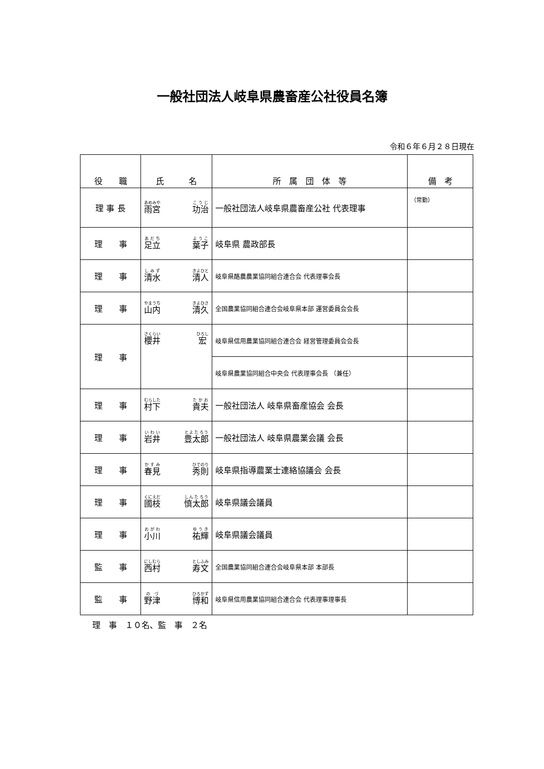一般社団法人岐阜県農畜産公社役員名簿
令和６年６月２８日現在
| 役 職 | 氏 名 | 所 属 団 体 等 | 備 考 |
| --- | --- | --- | --- |
| 理 事 長 | 雨宮 功治 | 一般社団法人岐阜県農畜産公社 代表理事 | （常勤） |
| 理 事 | 足立 葉子 | 岐阜県 農政部長 | |
| 理 事 | 清水 清人 | 岐阜県酪農農業協同組合連合会 代表理事会長 | |
| 理 事 | 山内 清久 | 全国農業協同組合連合会岐阜県本部 運営委員会会長 | |
| 理 事 | 櫻井 宏 | 岐阜県信用農業協同組合連合会 経営管理委員会会長 | |
| | | 岐阜県農業協同組合中央会 代表理事会長 （兼任） | |
| 理 事 | 村下 貴夫 | 一般社団法人 岐阜県畜産協会 会長 | |
| 理 事 | 岩井 豊太郎 | 一般社団法人 岐阜県農業会議 会長 | |
| 理 事 | 春見 秀則 | 岐阜県指導農業士連絡協議会 会長 | |
| 理 事 | 國枝 慎太郎 | 岐阜県議会議員 | |
| 理 事 | 小川 祐輝 | 岐阜県議会議員 | |
| 監 事 | 西村 寿文 | 全国農業協同組合連合会岐阜県本部 本部長 | |
| 監 事 | 野津 博和 | 岐阜県信用農業協同組合連合会 代表理事理事長 | |
理　事　１０名、監　事　２名